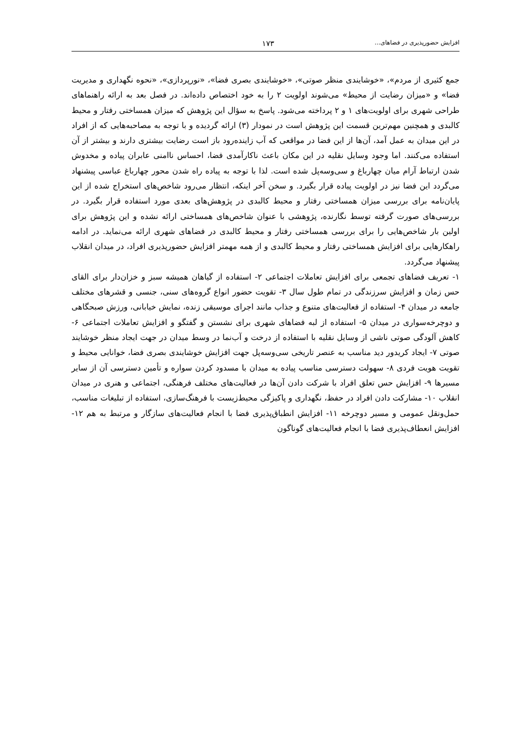افزایش حضورپذیری در فضاهای... ۱۷۳
جمع کثیری از مردم»، «خوشایندی منظر صوتی»، «خوشایندی بصری فضا»، «نورپردازی»، «نحوه نگهداری و مدیریت فضا» و «میزان رضایت از محیط» می‌شوند اولویت ۲ را به خود اختصاص داده‌اند. در فصل بعد به ارائه راهنماهای طراحی شهری برای اولویت‌های ۱ و ۲ پرداخته می‌شود. پاسخ به سؤال این پژوهش که میزان همساختی رفتار و محیط کالبدی و همچنین مهم‌ترین قسمت این پژوهش است در نمودار (۳) ارائه گردیده و با توجه به مصاحبه‌هایی که از افراد در این میدان به عمل آمد، آن‌ها از این فضا در مواقعی که آب زاینده‌رود باز است رضایت بیشتری دارند و بیشتر از آن استفاده می‌کنند. اما وجود وسایل نقلیه در این مکان باعث ناکارآمدی فضا، احساس ناامنی عابران پیاده و مخدوش شدن ارتباط آرام میان چهارباغ و سی‌وسه‌پل شده است. لذا با توجه به پیاده راه شدن محور چهارباغ عباسی پیشنهاد می‌گردد این فضا نیز در اولویت پیاده قرار بگیرد. و سخن آخر اینکه، انتظار می‌رود شاخص‌های استخراج شده از این پایان‌نامه برای بررسی میزان همساختی رفتار و محیط کالبدی در پژوهش‌های بعدی مورد استفاده قرار بگیرد. در بررسی‌های صورت گرفته توسط نگارنده، پژوهشی با عنوان شاخص‌های همساختی ارائه نشده و این پژوهش برای اولین بار شاخص‌هایی را برای بررسی همساختی رفتار و محیط کالبدی در فضاهای شهری ارائه می‌نماید. در ادامه راهکارهایی برای افزایش همساختی رفتار و محیط کالبدی و از همه مهمتر افزایش حضورپذیری افراد، در میدان انقلاب پیشنهاد می‌گردد.
۱- تعریف فضاهای تجمعی برای افزایش تعاملات اجتماعی ۲- استفاده از گیاهان همیشه سبز و خزان‌دار برای القای حس زمان و افزایش سرزندگی در تمام طول سال ۳- تقویت حضور انواع گروه‌های سنی، جنسی و قشرهای مختلف جامعه در میدان ۴- استفاده از فعالیت‌های متنوع و جذاب مانند اجرای موسیقی زنده، نمایش خیابانی، ورزش صبحگاهی و دوچرخه‌سواری در میدان ۵- استفاده از لبه فضاهای شهری برای نشستن و گفتگو و افزایش تعاملات اجتماعی ۶- کاهش آلودگی صوتی ناشی از وسایل نقلیه با استفاده از درخت و آب‌نما در وسط میدان در جهت ایجاد منظر خوشایند صوتی ۷- ایجاد کریدور دید مناسب به عنصر تاریخی سی‌وسه‌پل جهت افزایش خوشایندی بصری فضا، خوانایی محیط و تقویت هویت فردی ۸- سهولت دسترسی مناسب پیاده به میدان با مسدود کردن سواره و تأمین دسترسی آن از سایر مسیرها ۹- افزایش حس تعلق افراد با شرکت دادن آن‌ها در فعالیت‌های مختلف فرهنگی، اجتماعی و هنری در میدان انقلاب ۱۰- مشارکت دادن افراد در حفظ، نگهداری و پاکیزگی محیط‌زیست با فرهنگ‌سازی، استفاده از تبلیغات مناسب، حمل‌ونقل عمومی و مسیر دوچرخه ۱۱- افزایش انطباق‌پذیری فضا با انجام فعالیت‌های سازگار و مرتبط به هم ۱۲- افزایش انعطاف‌پذیری فضا با انجام فعالیت‌های گوناگون